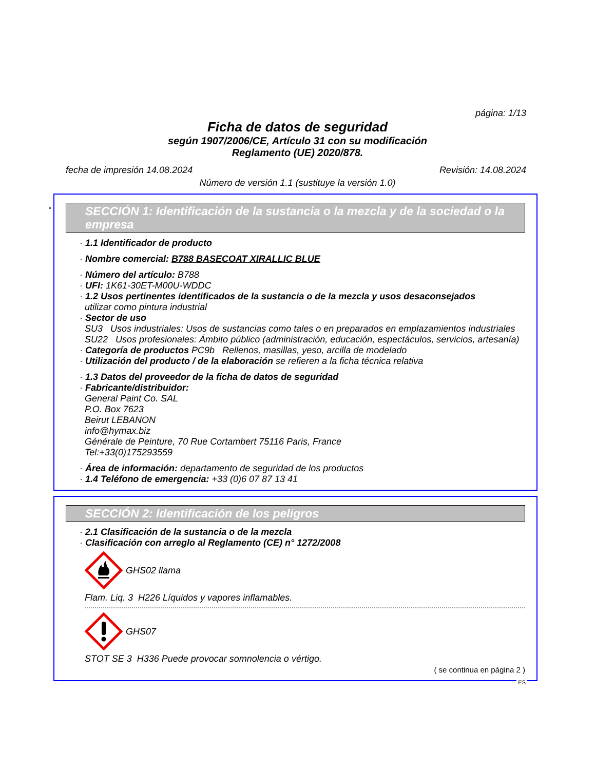página: 1/13
Ficha de datos de seguridad
según 1907/2006/CE, Artículo 31 con su modificación
Reglamento (UE) 2020/878.
fecha de impresión 14.08.2024 Revisión: 14.08.2024
Número de versión 1.1 (sustituye la versión 1.0)
*
SECCIÓN 1: Identificación de la sustancia o la mezcla y de la sociedad o la empresa
· 1.1 Identificador de producto
· Nombre comercial: B788 BASECOAT XIRALLIC BLUE
· Número del artículo: B788
· UFI: 1K61-30ET-M00U-WDDC
· 1.2 Usos pertinentes identificados de la sustancia o de la mezcla y usos desaconsejados
utilizar como pintura industrial
· Sector de uso
SU3 Usos industriales: Usos de sustancias como tales o en preparados en emplazamientos industriales
SU22 Usos profesionales: Ámbito público (administración, educación, espectáculos, servicios, artesanía)
· Categoría de productos PC9b Rellenos, masillas, yeso, arcilla de modelado
· Utilización del producto / de la elaboración se refieren a la ficha técnica relativa
· 1.3 Datos del proveedor de la ficha de datos de seguridad
· Fabricante/distribuidor:
General Paint Co. SAL
P.O. Box 7623
Beirut LEBANON
info@hymax.biz
Générale de Peinture, 70 Rue Cortambert 75116 Paris, France
Tel:+33(0)175293559
· Área de información: departamento de seguridad de los productos
· 1.4 Teléfono de emergencia: +33 (0)6 07 87 13 41
SECCIÓN 2: Identificación de los peligros
· 2.1 Clasificación de la sustancia o de la mezcla
· Clasificación con arreglo al Reglamento (CE) n° 1272/2008
GHS02 llama
Flam. Liq. 3 H226 Líquidos y vapores inflamables.
GHS07
STOT SE 3 H336 Puede provocar somnolencia o vértigo.
( se continua en página 2 )
ES